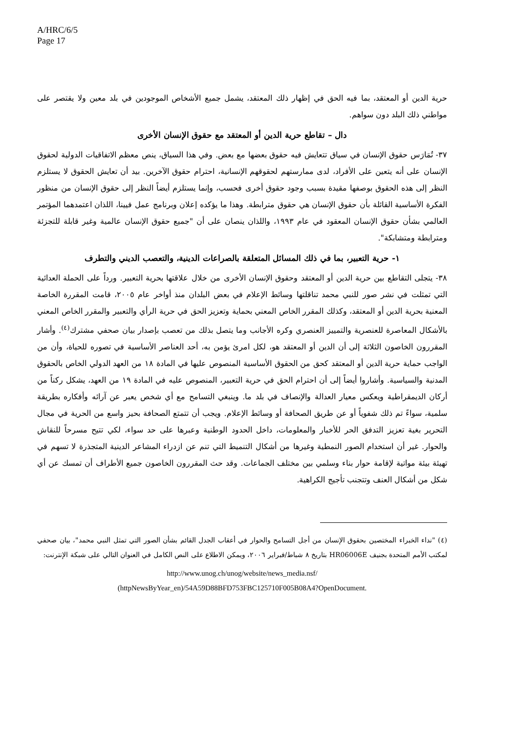A/HRC/6/5
Page 17
حرية الدين أو المعتقد، بما فيه الحق في إظهار ذلك المعتقد، يشمل جميع الأشخاص الموجودين في بلد معين ولا يقتصر على مواطني ذلك البلد دون سواهم.
دال – تقاطع حرية الدين أو المعتقد مع حقوق الإنسان الأخرى
٣٧- تُمَارَس حقوق الإنسان في سياق تتعايش فيه حقوق بعضها مع بعض. وفي هذا السياق، ينص معظم الاتفاقيات الدولية لحقوق الإنسان على أنه يتعين على الأفراد، لدى ممارستهم لحقوقهم الإنسانية، احترام حقوق الآخرين. بيد أن تعايش الحقوق لا يستلزم النظر إلى هذه الحقوق بوصفها مقيدة بسبب وجود حقوق أخرى فحسب، وإنما يستلزم أيضاً النظر إلى حقوق الإنسان من منظور الفكرة الأساسية القائلة بأن حقوق الإنسان هي حقوق مترابطة. وهذا ما يؤكده إعلان وبرنامج عمل فيينا، اللذان اعتمدهما المؤتمر العالمي بشأن حقوق الإنسان المعقود في عام ١٩٩٣، واللذان ينصان على أن "جميع حقوق الإنسان عالمية وغير قابلة للتجزئة ومترابطة ومتشابكة".
١- حرية التعبير، بما في ذلك المسائل المتعلقة بالصراعات الدينية، والتعصب الديني والتطرف
٣٨- يتجلى التقاطع بين حرية الدين أو المعتقد وحقوق الإنسان الأخرى من خلال علاقتها بحرية التعبير. ورداً على الحملة العدائية التي تمثلت في نشر صور للنبي محمد تناقلتها وسائط الإعلام في بعض البلدان منذ أواخر عام ٢٠٠٥، قامت المقررة الخاصة المعنية بحرية الدين أو المعتقد، وكذلك المقرر الخاص المعني بحماية وتعزيز الحق في حرية الرأي والتعبير والمقرر الخاص المعني بالأشكال المعاصرة للعنصرية والتمييز العنصري وكره الأجانب وما يتصل بذلك من تعصب بإصدار بيان صحفي مشترك<sup>(٤)</sup>. وأشار المقررون الخاصون الثلاثة إلى أن الدين أو المعتقد هو، لكل امرئ يؤمن به، أحد العناصر الأساسية في تصوره للحياة، وأن من الواجب حماية حرية الدين أو المعتقد كحق من الحقوق الأساسية المنصوص عليها في المادة ١٨ من العهد الدولي الخاص بالحقوق المدنية والسياسية. وأشاروا أيضاً إلى أن احترام الحق في حرية التعبير، المنصوص عليه في المادة ١٩ من العهد، يشكل ركناً من أركان الديمقراطية ويعكس معيار العدالة والإنصاف في بلد ما. وينبغي التسامح مع أي شخص يعبر عن آرائه وأفكاره بطريقة سلمية، سواءً تم ذلك شفوياً أو عن طريق الصحافة أو وسائط الإعلام. ويجب أن تتمتع الصحافة بحيز واسع من الحرية في مجال التحرير بغية تعزيز التدفق الحر للأخبار والمعلومات، داخل الحدود الوطنية وعبرها على حد سواء، لكي تتيح مسرحاً للنقاش والحوار. غير أن استخدام الصور النمطية وغيرها من أشكال التنميط التي تنم عن ازدراء المشاعر الدينية المتجذرة لا تسهم في تهيئة بيئة مواتية لإقامة حوار بناء وسلمي بين مختلف الجماعات. وقد حث المقررون الخاصون جميع الأطراف أن تمسك عن أي شكل من أشكال العنف وتتجنب تأجيج الكراهية.
(٤) "نداء الخبراء المختصين بحقوق الإنسان من أجل التسامح والحوار في أعقاب الجدل القائم بشأن الصور التي تمثل النبي محمد"، بيان صحفي لمكتب الأمم المتحدة بجنيف HR06006E بتاريخ ٨ شباط/فبراير ٢٠٠٦، ويمكن الاطلاع على النص الكامل في العنوان التالي على شبكة الإنترنت:
http://www.unog.ch/unog/website/news_media.nsf/
(httpNewsByYear_en)/54A59D88BFD753FBC125710F005B08A4?OpenDocument.